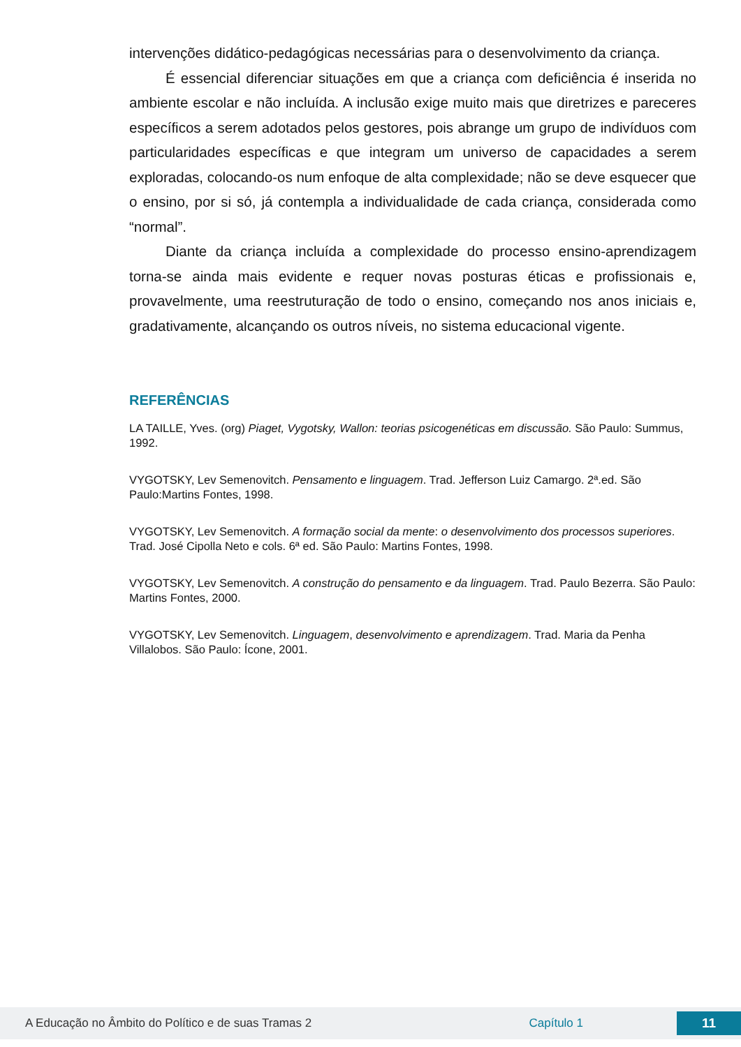intervenções didático-pedagógicas necessárias para o desenvolvimento da criança.
É essencial diferenciar situações em que a criança com deficiência é inserida no ambiente escolar e não incluída. A inclusão exige muito mais que diretrizes e pareceres específicos a serem adotados pelos gestores, pois abrange um grupo de indivíduos com particularidades específicas e que integram um universo de capacidades a serem exploradas, colocando-os num enfoque de alta complexidade; não se deve esquecer que o ensino, por si só, já contempla a individualidade de cada criança, considerada como “normal”.
Diante da criança incluída a complexidade do processo ensino-aprendizagem torna-se ainda mais evidente e requer novas posturas éticas e profissionais e, provavelmente, uma reestruturação de todo o ensino, começando nos anos iniciais e, gradativamente, alcançando os outros níveis, no sistema educacional vigente.
REFERÊNCIAS
LA TAILLE, Yves. (org) Piaget, Vygotsky, Wallon: teorias psicogenéticas em discussão. São Paulo: Summus, 1992.
VYGOTSKY, Lev Semenovitch. Pensamento e linguagem. Trad. Jefferson Luiz Camargo. 2ª.ed. São Paulo:Martins Fontes, 1998.
VYGOTSKY, Lev Semenovitch. A formação social da mente: o desenvolvimento dos processos superiores. Trad. José Cipolla Neto e cols. 6ª ed. São Paulo: Martins Fontes, 1998.
VYGOTSKY, Lev Semenovitch. A construção do pensamento e da linguagem. Trad. Paulo Bezerra. São Paulo: Martins Fontes, 2000.
VYGOTSKY, Lev Semenovitch. Linguagem, desenvolvimento e aprendizagem. Trad. Maria da Penha Villalobos. São Paulo: Ícone, 2001.
A Educação no Âmbito do Político e de suas Tramas 2 Capítulo 1 11